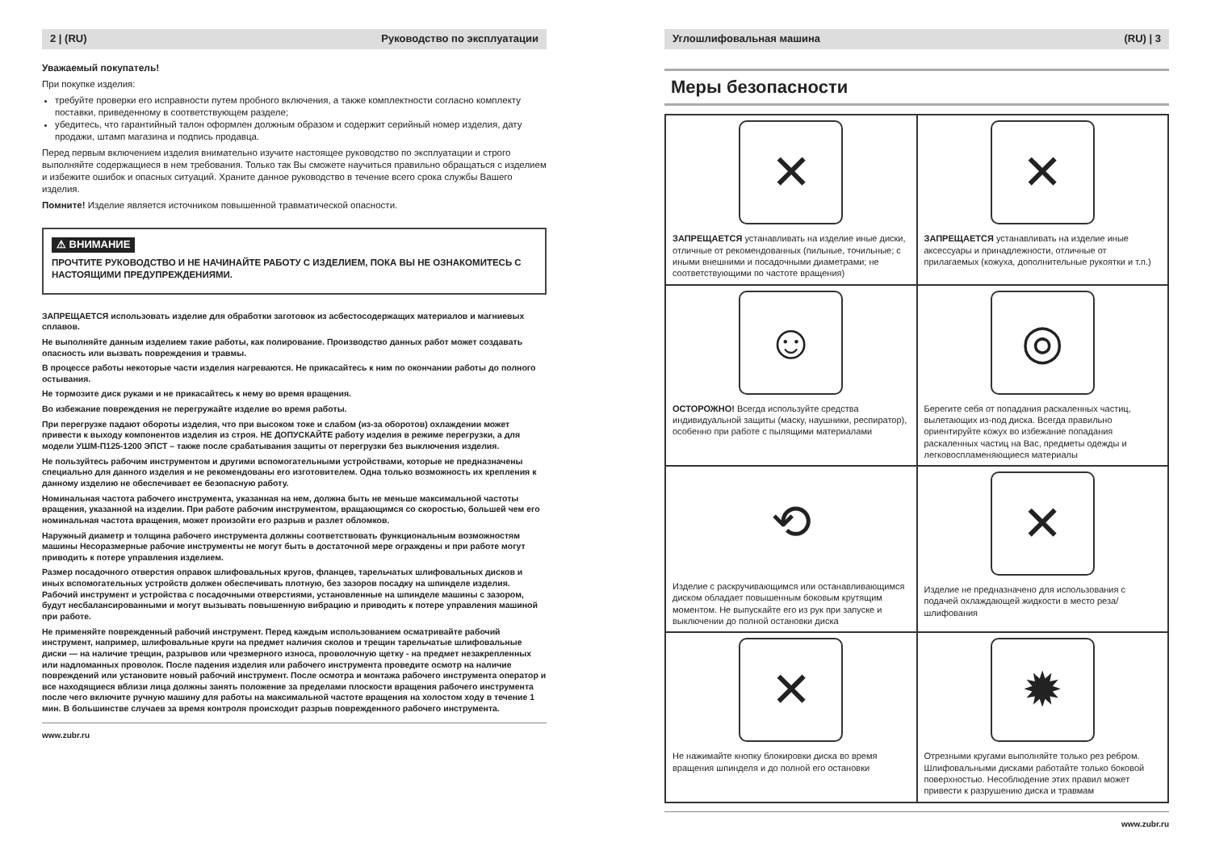2 | (RU) Руководство по эксплуатации
Уважаемый покупатель!
При покупке изделия:
требуйте проверки его исправности путем пробного включения, а также комплектности согласно комплекту поставки, приведенному в соответствующем разделе;
убедитесь, что гарантийный талон оформлен должным образом и содержит серийный номер изделия, дату продажи, штамп магазина и подпись продавца.
Перед первым включением изделия внимательно изучите настоящее руководство по эксплуатации и строго выполняйте содержащиеся в нем требования. Только так Вы сможете научиться правильно обращаться с изделием и избежите ошибок и опасных ситуаций. Храните данное руководство в течение всего срока службы Вашего изделия.
Помните! Изделие является источником повышенной травматической опасности.
⚠ ВНИМАНИЕ
ПРОЧТИТЕ РУКОВОДСТВО И НЕ НАЧИНАЙТЕ РАБОТУ С ИЗДЕЛИЕМ, ПОКА ВЫ НЕ ОЗНАКОМИТЕСЬ С НАСТОЯЩИМИ ПРЕДУПРЕЖДЕНИЯМИ.
ЗАПРЕЩАЕТСЯ использовать изделие для обработки заготовок из асбестосодержащих материалов и магниевых сплавов.
Не выполняйте данным изделием такие работы, как полирование. Производство данных работ может создавать опасность или вызвать повреждения и травмы.
В процессе работы некоторые части изделия нагреваются. Не прикасайтесь к ним по окончании работы до полного остывания.
Не тормозите диск руками и не прикасайтесь к нему во время вращения.
Во избежание повреждения не перегружайте изделие во время работы.
При перегрузке падают обороты изделия, что при высоком токе и слабом (из-за оборотов) охлаждении может привести к выходу компонентов изделия из строя. НЕ ДОПУСКАЙТЕ работу изделия в режиме перегрузки, а для модели УШМ-П125-1200 ЭПСТ – также после срабатывания защиты от перегрузки без выключения изделия.
Не пользуйтесь рабочим инструментом и другими вспомогательными устройствами, которые не предназначены специально для данного изделия и не рекомендованы его изготовителем. Одна только возможность их крепления к данному изделию не обеспечивает ее безопасную работу.
Номинальная частота рабочего инструмента, указанная на нем, должна быть не меньше максимальной частоты вращения, указанной на изделии. При работе рабочим инструментом, вращающимся со скоростью, большей чем его номинальная частота вращения, может произойти его разрыв и разлет обломков.
Наружный диаметр и толщина рабочего инструмента должны соответствовать функциональным возможностям машины Несоразмерные рабочие инструменты не могут быть в достаточной мере ограждены и при работе могут приводить к потере управления изделием.
Размер посадочного отверстия оправок шлифовальных кругов, фланцев, тарельчатых шлифовальных дисков и иных вспомогательных устройств должен обеспечивать плотную, без зазоров посадку на шпинделе изделия. Рабочий инструмент и устройства с посадочными отверстиями, установленные на шпинделе машины с зазором, будут несбалансированными и могут вызывать повышенную вибрацию и приводить к потере управления машиной при работе.
Не применяйте поврежденный рабочий инструмент. Перед каждым использованием осматривайте рабочий инструмент, например, шлифовальные круги на предмет наличия сколов и трещин тарельчатые шлифовальные диски — на наличие трещин, разрывов или чрезмерного износа, проволочную щетку - на предмет незакрепленных или надломанных проволок. После падения изделия или рабочего инструмента проведите осмотр на наличие повреждений или установите новый рабочий инструмент. После осмотра и монтажа рабочего инструмента оператор и все находящиеся вблизи лица должны занять положение за пределами плоскости вращения рабочего инструмента после чего включите ручную машину для работы на максимальной частоте вращения на холостом ходу в течение 1 мин. В большинстве случаев за время контроля происходит разрыв поврежденного рабочего инструмента.
www.zubr.ru
Углошлифовальная машина (RU) | 3
Меры безопасности
| ✕ ЗАПРЕЩАЕТСЯ устанавливать на изделие иные диски, отличные от рекомендованных (пильные, точильные; с иными внешними и посадочными диаметрами; не соответствующими по частоте вращения) | ✕ ЗАПРЕЩАЕТСЯ устанавливать на изделие иные аксессуары и принадлежности, отличные от прилагаемых (кожуха, дополнительные рукоятки и т.п.) |
| ☺ ОСТОРОЖНО! Всегда используйте средства индивидуальной защиты (маску, наушники, респиратор), особенно при работе с пылящими материалами | ◎ Берегите себя от попадания раскаленных частиц, вылетающих из-под диска. Всегда правильно ориентируйте кожух во избежание попадания раскаленных частиц на Вас, предметы одежды и легковоспламеняющиеся материалы |
| ⟲ Изделие с раскручивающимся или останавливающимся диском обладает повышенным боковым крутящим моментом. Не выпускайте его из рук при запуске и выключении до полной остановки диска | ✕ Изделие не предназначено для использования с подачей охлаждающей жидкости в место реза/шлифования |
| ✕ Не нажимайте кнопку блокировки диска во время вращения шпинделя и до полной его остановки | ✹ Отрезными кругами выполняйте только рез ребром. Шлифовальными дисками работайте только боковой поверхностью. Несоблюдение этих правил может привести к разрушению диска и травмам |
www.zubr.ru